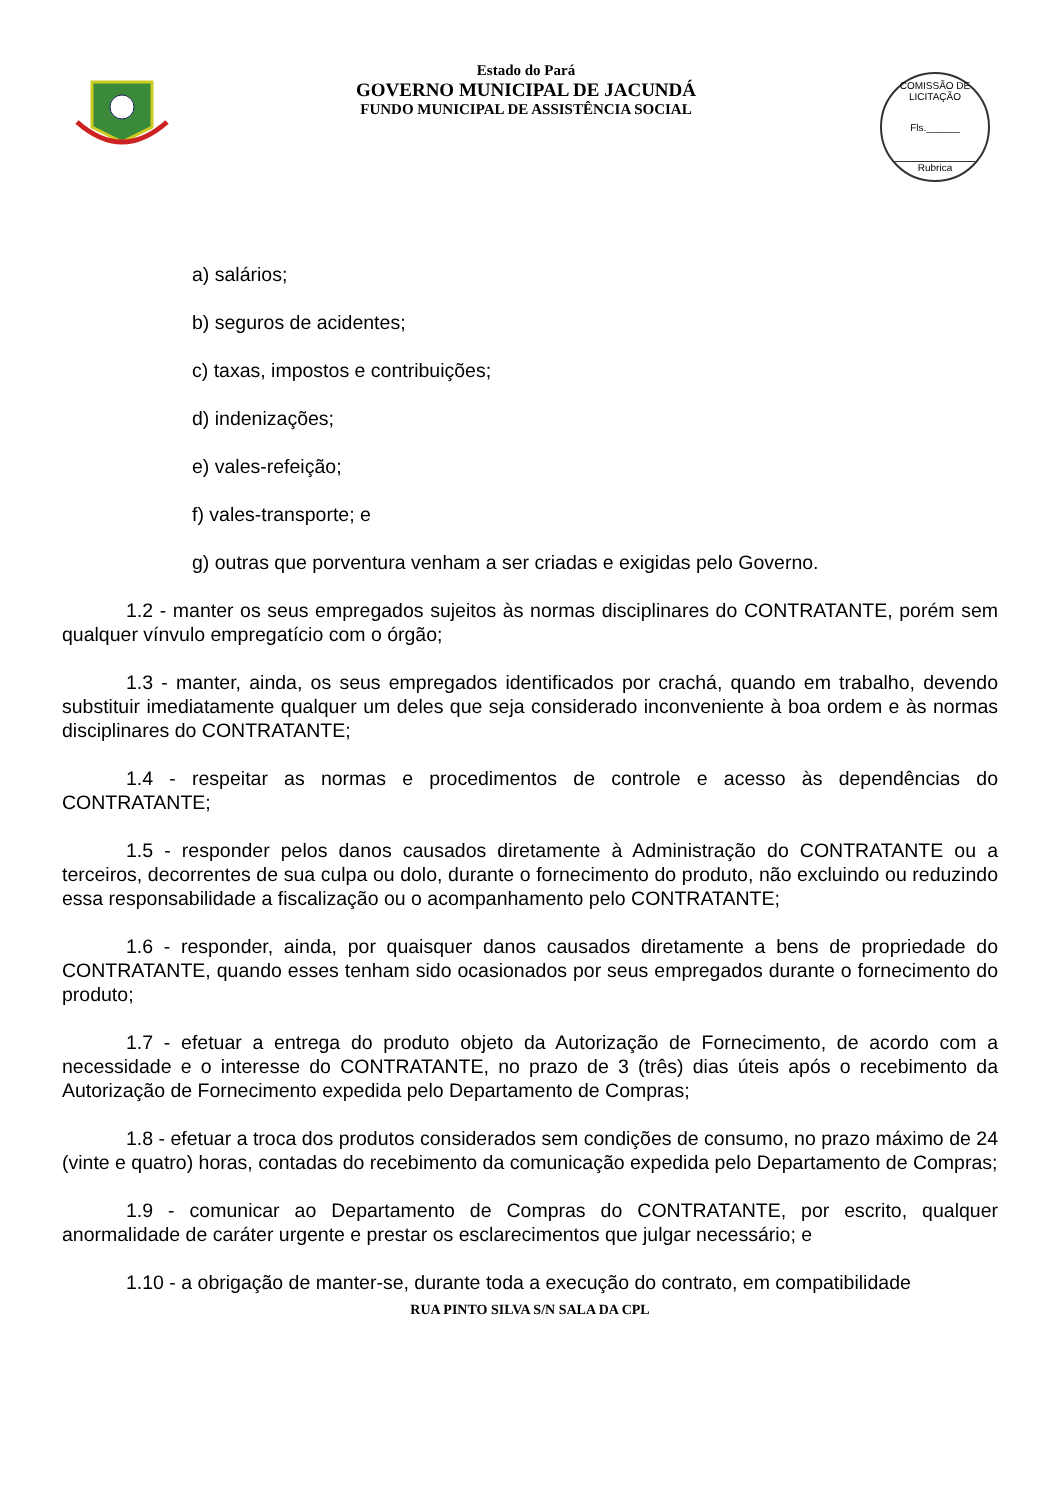Estado do Pará
GOVERNO MUNICIPAL DE JACUNDÁ
FUNDO MUNICIPAL DE ASSISTÊNCIA SOCIAL
COMISSÃO DE LICITAÇÃO
Fls.______
Rubrica
a) salários;
b) seguros de acidentes;
c) taxas, impostos e contribuições;
d) indenizações;
e) vales-refeição;
f) vales-transporte; e
g) outras que porventura venham a ser criadas e exigidas pelo Governo.
1.2 - manter os seus empregados sujeitos às normas disciplinares do CONTRATANTE, porém sem qualquer vínvulo empregatício com o órgão;
1.3 - manter, ainda, os seus empregados identificados por crachá, quando em trabalho, devendo substituir imediatamente qualquer um deles que seja considerado inconveniente à boa ordem e às normas disciplinares do CONTRATANTE;
1.4 - respeitar as normas e procedimentos de controle e acesso às dependências do CONTRATANTE;
1.5 - responder pelos danos causados diretamente à Administração do CONTRATANTE ou a terceiros, decorrentes de sua culpa ou dolo, durante o fornecimento do produto, não excluindo ou reduzindo essa responsabilidade a fiscalização ou o acompanhamento pelo CONTRATANTE;
1.6 - responder, ainda, por quaisquer danos causados diretamente a bens de propriedade do CONTRATANTE, quando esses tenham sido ocasionados por seus empregados durante o fornecimento do produto;
1.7 - efetuar a entrega do produto objeto da Autorização de Fornecimento, de acordo com a necessidade e o interesse do CONTRATANTE, no prazo de 3 (três) dias úteis após o recebimento da Autorização de Fornecimento expedida pelo Departamento de Compras;
1.8 - efetuar a troca dos produtos considerados sem condições de consumo, no prazo máximo de 24 (vinte e quatro) horas, contadas do recebimento da comunicação expedida pelo Departamento de Compras;
1.9 - comunicar ao Departamento de Compras do CONTRATANTE, por escrito, qualquer anormalidade de caráter urgente e prestar os esclarecimentos que julgar necessário; e
1.10 - a obrigação de manter-se, durante toda a execução do contrato, em compatibilidade
RUA PINTO SILVA S/N SALA DA CPL